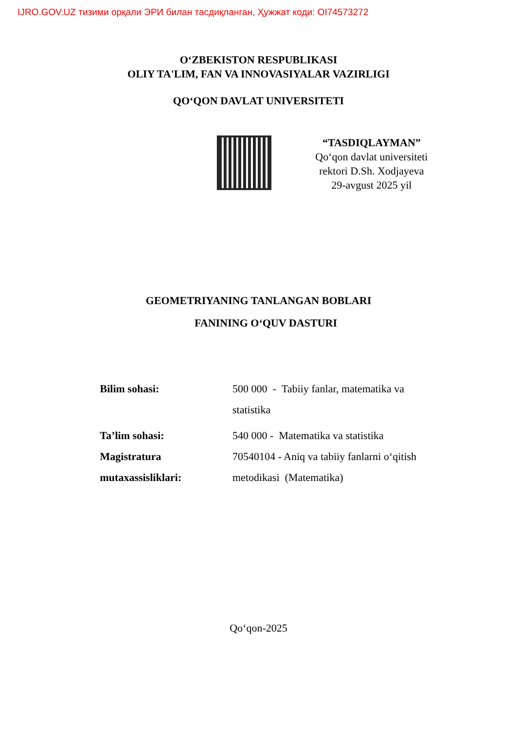IJRO.GOV.UZ тизими орқали ЭРИ билан тасдиқланган, Ҳужжат коди: OI74573272
O‘ZBEKISTON RESPUBLIKASI
OLIY TA'LIM, FAN VA INNOVASIYALAR VAZIRLIGI
QO‘QON DAVLAT UNIVERSITETI
“TASDIQLAYMAN”
Qo‘qon davlat universiteti
rektori D.Sh. Xodjayeva
29-avgust 2025 yil
GEOMETRIYANING TANLANGAN BOBLARI
FANINING O‘QUV DASTURI
| Bilim sohasi: | 500 000 - Tabiiy fanlar, matematika va statistika |
| Ta’lim sohasi: | 540 000 - Matematika va statistika |
| Magistratura mutaxassisliklari: | 70540104 - Aniq va tabiiy fanlarni o‘qitish metodikasi (Matematika) |
Qo‘qon-2025